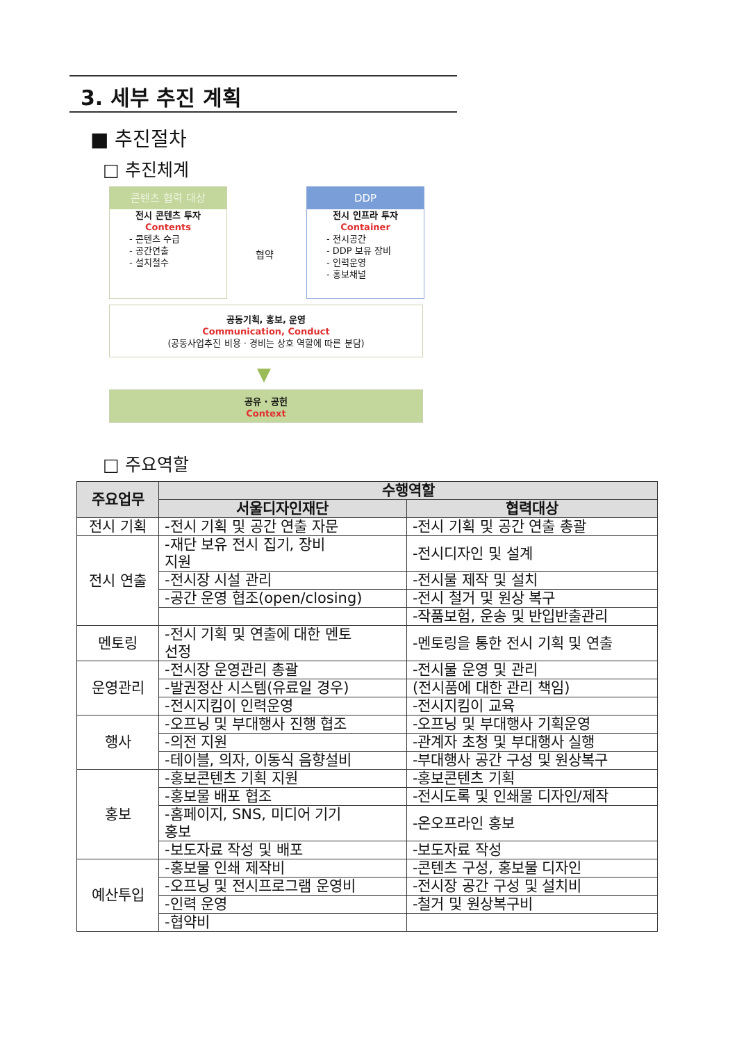3. 세부 추진 계획
■ 추진절차
□ 추진체계
콘텐츠 협력 대상
전시 콘텐츠 투자
Contents
- 콘텐츠 수급
- 공간연출
- 설치철수
협약
DDP
전시 인프라 투자
Container
- 전시공간
- DDP 보유 장비
- 인력운영
- 홍보채널
공동기획, 홍보, 운영
Communication, Conduct
(공동사업추진 비용 · 경비는 상호 역할에 따른 분담)
▼
공유 · 공헌
Context
□ 주요역할
| 주요업무 | 수행역할 | |
| --- | --- | --- |
| | 서울디자인재단 | 협력대상 |
| 전시 기획 | -전시 기획 및 공간 연출 자문 | -전시 기획 및 공간 연출 총괄 |
| 전시 연출 | -재단 보유 전시 집기, 장비 지원 | -전시디자인 및 설계 |
| | -전시장 시설 관리 | -전시물 제작 및 설치 |
| | -공간 운영 협조(open/closing) | -전시 철거 및 원상 복구 |
| | | -작품보험, 운송 및 반입반출관리 |
| 멘토링 | -전시 기획 및 연출에 대한 멘토 선정 | -멘토링을 통한 전시 기획 및 연출 |
| 운영관리 | -전시장 운영관리 총괄 | -전시물 운영 및 관리 |
| | -발권정산 시스템(유료일 경우) | (전시품에 대한 관리 책임) |
| | -전시지킴이 인력운영 | -전시지킴이 교육 |
| 행사 | -오프닝 및 부대행사 진행 협조 | -오프닝 및 부대행사 기획운영 |
| | -의전 지원 | -관계자 초청 및 부대행사 실행 |
| | -테이블, 의자, 이동식 음향설비 | -부대행사 공간 구성 및 원상복구 |
| 홍보 | -홍보콘텐츠 기획 지원 | -홍보콘텐츠 기획 |
| | -홍보물 배포 협조 | -전시도록 및 인쇄물 디자인/제작 |
| | -홈페이지, SNS, 미디어 기기 홍보 | -온오프라인 홍보 |
| | -보도자료 작성 및 배포 | -보도자료 작성 |
| 예산투입 | -홍보물 인쇄 제작비 | -콘텐츠 구성, 홍보물 디자인 |
| | -오프닝 및 전시프로그램 운영비 | -전시장 공간 구성 및 설치비 |
| | -인력 운영 | -철거 및 원상복구비 |
| | -협약비 | |